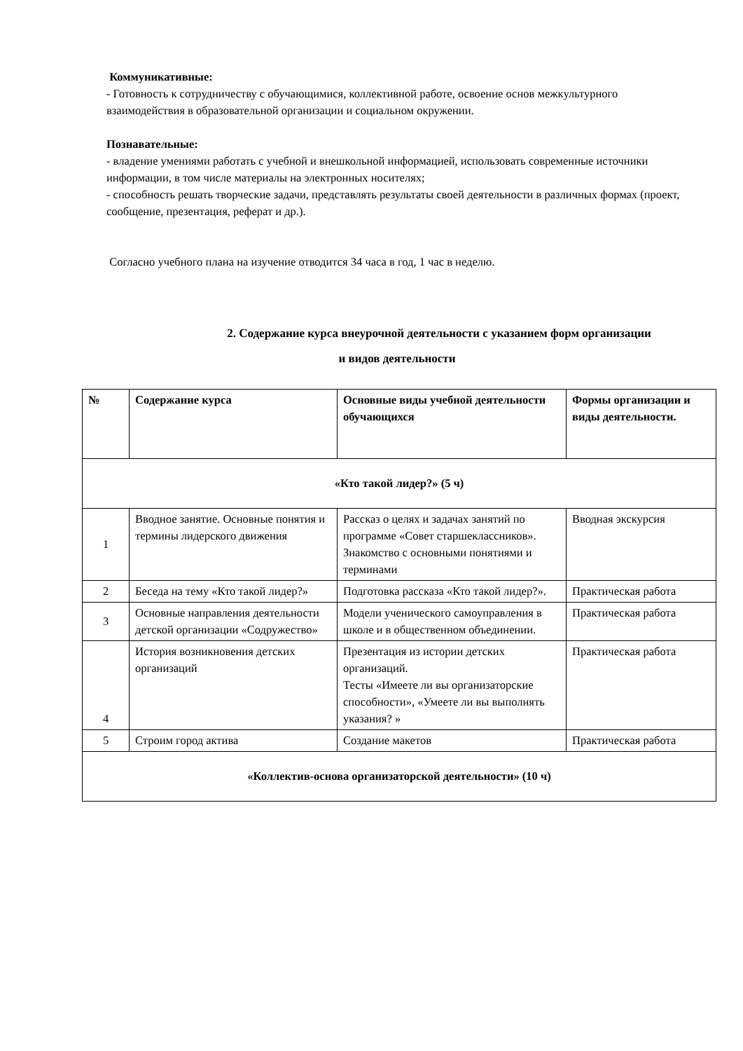Коммуникативные:
- Готовность к сотрудничеству с обучающимися, коллективной работе, освоение основ межкультурного взаимодействия в образовательной организации и социальном окружении.
Познавательные:
- владение умениями работать с учебной и внешкольной информацией, использовать современные источники информации, в том числе материалы на электронных носителях;
- способность решать творческие задачи, представлять результаты своей деятельности в различных формах (проект, сообщение, презентация, реферат и др.).
Согласно учебного плана на изучение отводится 34 часа в год, 1 час в неделю.
2. Содержание курса внеурочной деятельности с указанием форм организации
и видов деятельности
| № | Содержание курса | Основные виды учебной деятельности обучающихся | Формы организации и виды деятельности. |
| --- | --- | --- | --- |
| «Кто такой лидер?» (5 ч) | | | |
| 1 | Вводное занятие. Основные понятия и термины лидерского движения | Рассказ о целях и задачах занятий по программе «Совет старшеклассников». Знакомство с основными понятиями и терминами | Вводная экскурсия |
| 2 | Беседа на тему «Кто такой лидер?» | Подготовка рассказа «Кто такой лидер?». | Практическая работа |
| 3 | Основные направления деятельности детской организации «Содружество» | Модели ученического самоуправления в школе и в общественном объединении. | Практическая работа |
| 4 | История возникновения детских организаций | Презентация из истории детских организаций. Тесты «Имеете ли вы организаторские способности», «Умеете ли вы выполнять указания? » | Практическая работа |
| 5 | Строим город актива | Создание макетов | Практическая работа |
| «Коллектив-основа организаторской деятельности» (10 ч) | | | |